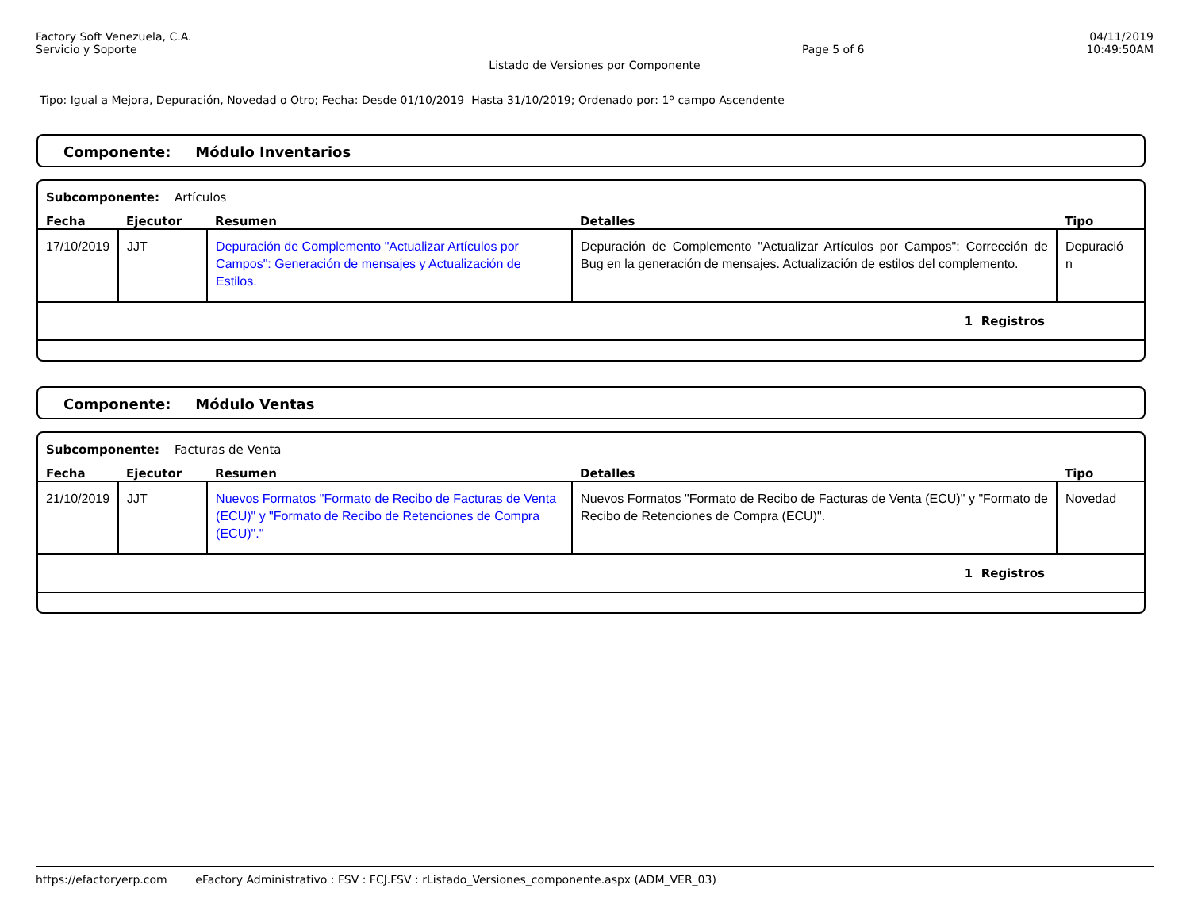Factory Soft Venezuela, C.A. 04/11/2019
Servicio y Soporte Page 5 of 6 10:49:50AM
Listado de Versiones por Componente
Tipo: Igual a Mejora, Depuración, Novedad o Otro; Fecha: Desde 01/10/2019 Hasta 31/10/2019; Ordenado por: 1º campo Ascendente
Componente: Módulo Inventarios
Subcomponente: Artículos
| Fecha | Ejecutor | Resumen | Detalles | Tipo |
| --- | --- | --- | --- | --- |
| 17/10/2019 | JJT | Depuración de Complemento "Actualizar Artículos por Campos": Generación de mensajes y Actualización de Estilos. | Depuración de Complemento "Actualizar Artículos por Campos": Corrección de Bug en la generación de mensajes. Actualización de estilos del complemento. | Depuració n |
1 Registros
Componente: Módulo Ventas
Subcomponente: Facturas de Venta
| Fecha | Ejecutor | Resumen | Detalles | Tipo |
| --- | --- | --- | --- | --- |
| 21/10/2019 | JJT | Nuevos Formatos "Formato de Recibo de Facturas de Venta (ECU)" y "Formato de Recibo de Retenciones de Compra (ECU)"." | Nuevos Formatos "Formato de Recibo de Facturas de Venta (ECU)" y "Formato de Recibo de Retenciones de Compra (ECU)". | Novedad |
1 Registros
https://efactoryerp.com eFactory Administrativo : FSV : FCJ.FSV : rListado_Versiones_componente.aspx (ADM_VER_03)